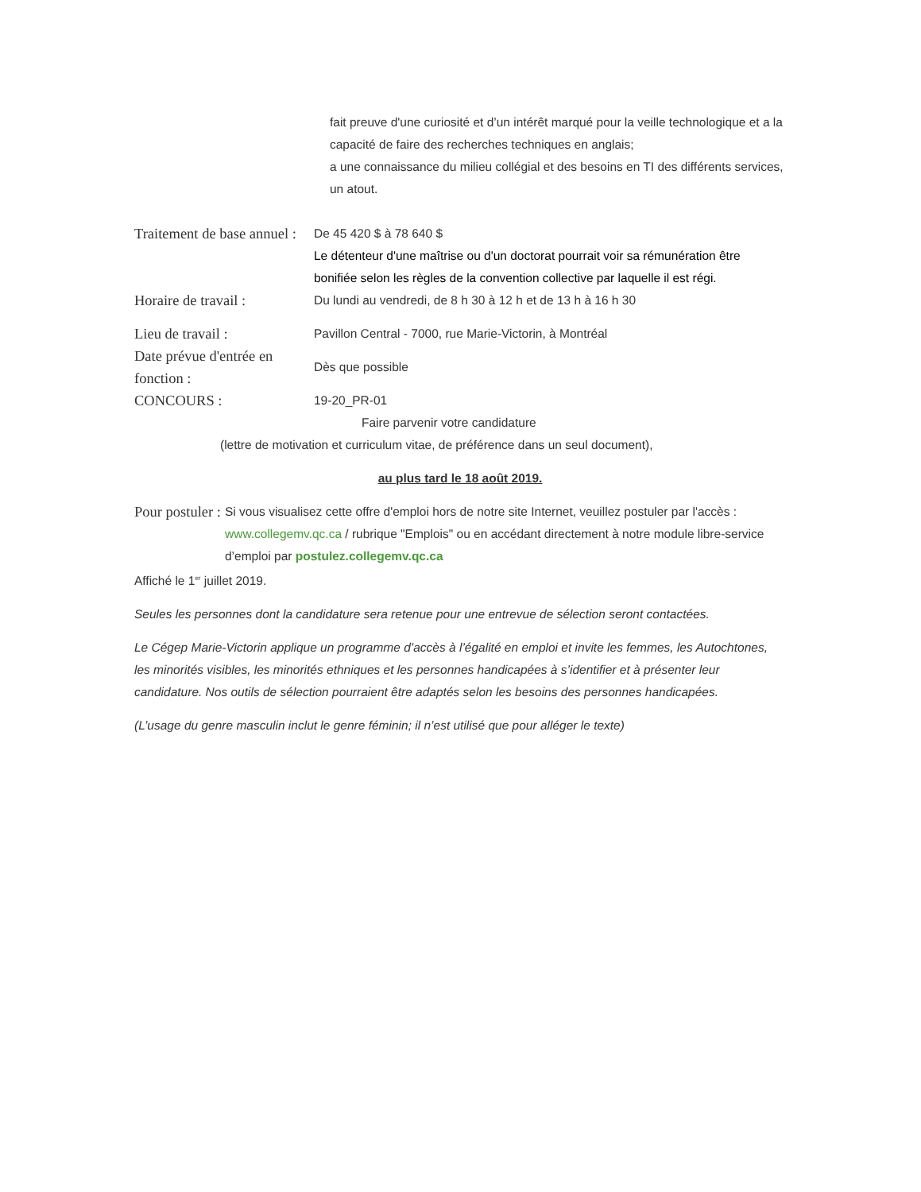fait preuve d'une curiosité et d’un intérêt marqué pour la veille technologique et a la capacité de faire des recherches techniques en anglais;
a une connaissance du milieu collégial et des besoins en TI des différents services, un atout.
Traitement de base annuel :
De 45 420 $ à 78 640 $
Le détenteur d'une maîtrise ou d'un doctorat pourrait voir sa rémunération être bonifiée selon les règles de la convention collective par laquelle il est régi.
Horaire de travail :
Du lundi au vendredi, de 8 h 30 à 12 h et de 13 h à 16 h 30
Lieu de travail :
Pavillon Central - 7000, rue Marie-Victorin, à Montréal
Date prévue d'entrée en fonction :
Dès que possible
CONCOURS :
19-20_PR-01
Faire parvenir votre candidature
(lettre de motivation et curriculum vitae, de préférence dans un seul document),
au plus tard le 18 août 2019.
Pour postuler :
Si vous visualisez cette offre d'emploi hors de notre site Internet, veuillez postuler par l'accès :
www.collegemv.qc.ca / rubrique "Emplois" ou en accédant directement à notre module libre-service d’emploi par postulez.collegemv.qc.ca
Affiché le 1<sup>er</sup> juillet 2019.
Seules les personnes dont la candidature sera retenue pour une entrevue de sélection seront contactées.
Le Cégep Marie-Victorin applique un programme d’accès à l’égalité en emploi et invite les femmes, les Autochtones, les minorités visibles, les minorités ethniques et les personnes handicapées à s’identifier et à présenter leur candidature. Nos outils de sélection pourraient être adaptés selon les besoins des personnes handicapées.
(L’usage du genre masculin inclut le genre féminin; il n’est utilisé que pour alléger le texte)